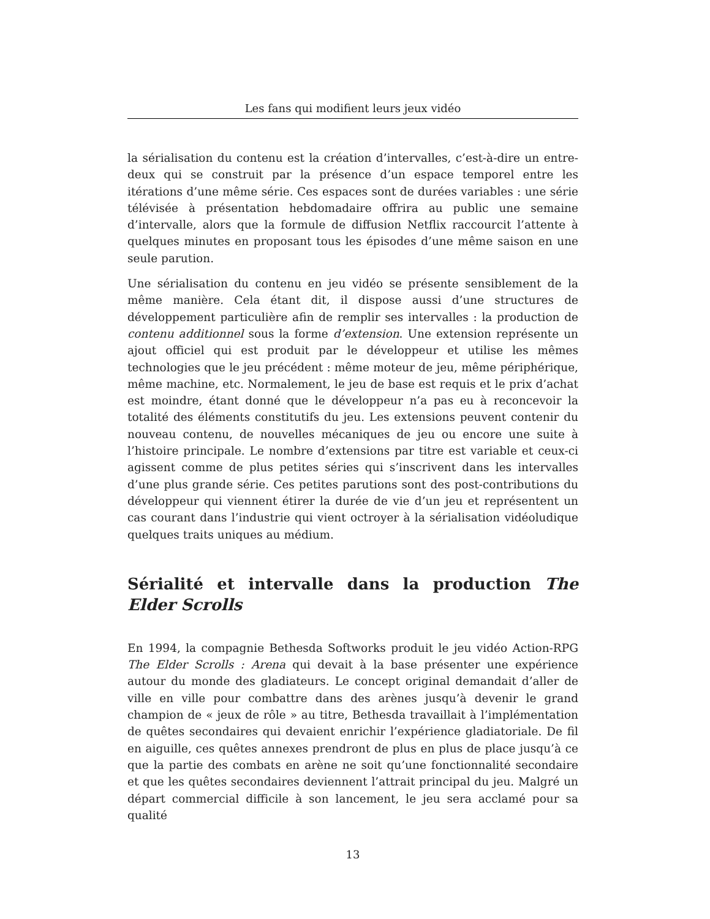Les fans qui modifient leurs jeux vidéo
la sérialisation du contenu est la création d’intervalles, c’est-à-dire un entre-deux qui se construit par la présence d’un espace temporel entre les itérations d’une même série. Ces espaces sont de durées variables : une série télévisée à présentation hebdomadaire offrira au public une semaine d’intervalle, alors que la formule de diffusion Netflix raccourcit l’attente à quelques minutes en proposant tous les épisodes d’une même saison en une seule parution.
Une sérialisation du contenu en jeu vidéo se présente sensiblement de la même manière. Cela étant dit, il dispose aussi d’une structures de développement particulière afin de remplir ses intervalles : la production de contenu additionnel sous la forme d’extension. Une extension représente un ajout officiel qui est produit par le développeur et utilise les mêmes technologies que le jeu précédent : même moteur de jeu, même périphérique, même machine, etc. Normalement, le jeu de base est requis et le prix d’achat est moindre, étant donné que le développeur n’a pas eu à reconcevoir la totalité des éléments constitutifs du jeu. Les extensions peuvent contenir du nouveau contenu, de nouvelles mécaniques de jeu ou encore une suite à l’histoire principale. Le nombre d’extensions par titre est variable et ceux-ci agissent comme de plus petites séries qui s’inscrivent dans les intervalles d’une plus grande série. Ces petites parutions sont des post-contributions du développeur qui viennent étirer la durée de vie d’un jeu et représentent un cas courant dans l’industrie qui vient octroyer à la sérialisation vidéoludique quelques traits uniques au médium.
Sérialité et intervalle dans la production The Elder Scrolls
En 1994, la compagnie Bethesda Softworks produit le jeu vidéo Action-RPG The Elder Scrolls : Arena qui devait à la base présenter une expérience autour du monde des gladiateurs. Le concept original demandait d’aller de ville en ville pour combattre dans des arènes jusqu’à devenir le grand champion de « jeux de rôle » au titre, Bethesda travaillait à l’implémentation de quêtes secondaires qui devaient enrichir l’expérience gladiatoriale. De fil en aiguille, ces quêtes annexes prendront de plus en plus de place jusqu’à ce que la partie des combats en arène ne soit qu’une fonctionnalité secondaire et que les quêtes secondaires deviennent l’attrait principal du jeu. Malgré un départ commercial difficile à son lancement, le jeu sera acclamé pour sa qualité
13